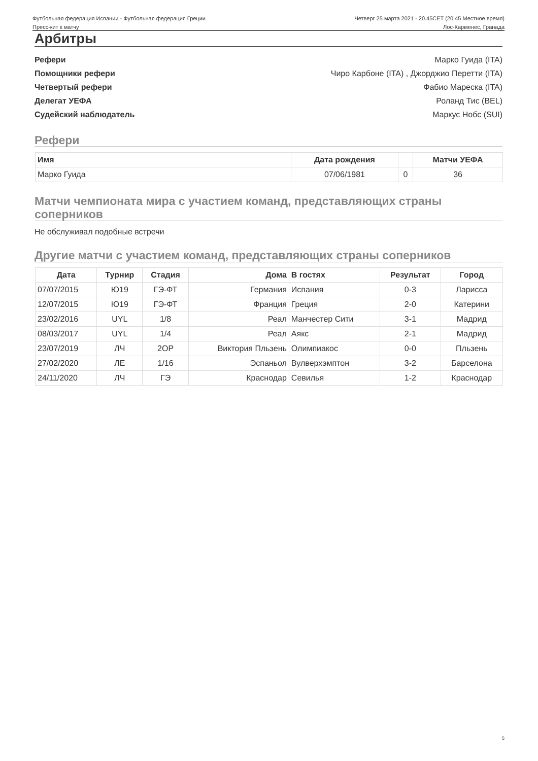Футбольная федерация Испании - Футбольная федерация Греции
Четверг 25 марта 2021 - 20.45CET (20.45 Местное время)
Пресс-кит к матчу Лос-Карменес, Гранада
Арбитры
Рефери Марко Гуида (ITA)
Помощники рефери Чиро Карбоне (ITA) , Джорджио Перетти (ITA)
Четвертый рефери Фабио Мареска (ITA)
Делегат УЕФА Роланд Тис (BEL)
Судейский наблюдатель Маркус Нобс (SUI)
Рефери
| Имя | Дата рождения | | Матчи УЕФА |
| --- | --- | --- | --- |
| Марко Гуида | 07/06/1981 | 0 | 36 |
Матчи чемпионата мира с участием команд, представляющих страны соперников
Не обслуживал подобные встречи
Другие матчи с участием команд, представляющих страны соперников
| Дата | Турнир | Стадия | Дома | В гостях | Результат | Город |
| --- | --- | --- | --- | --- | --- | --- |
| 07/07/2015 | Ю19 | ГЭ-ФТ | Германия | Испания | 0-3 | Ларисса |
| 12/07/2015 | Ю19 | ГЭ-ФТ | Франция | Греция | 2-0 | Катерини |
| 23/02/2016 | UYL | 1/8 | Реал | Манчестер Сити | 3-1 | Мадрид |
| 08/03/2017 | UYL | 1/4 | Реал | Аякс | 2-1 | Мадрид |
| 23/07/2019 | ЛЧ | 2ОР | Виктория Пльзень | Олимпиакос | 0-0 | Пльзень |
| 27/02/2020 | ЛЕ | 1/16 | Эспаньол | Вулверхэмптон | 3-2 | Барселона |
| 24/11/2020 | ЛЧ | ГЭ | Краснодар | Севилья | 1-2 | Краснодар |
5